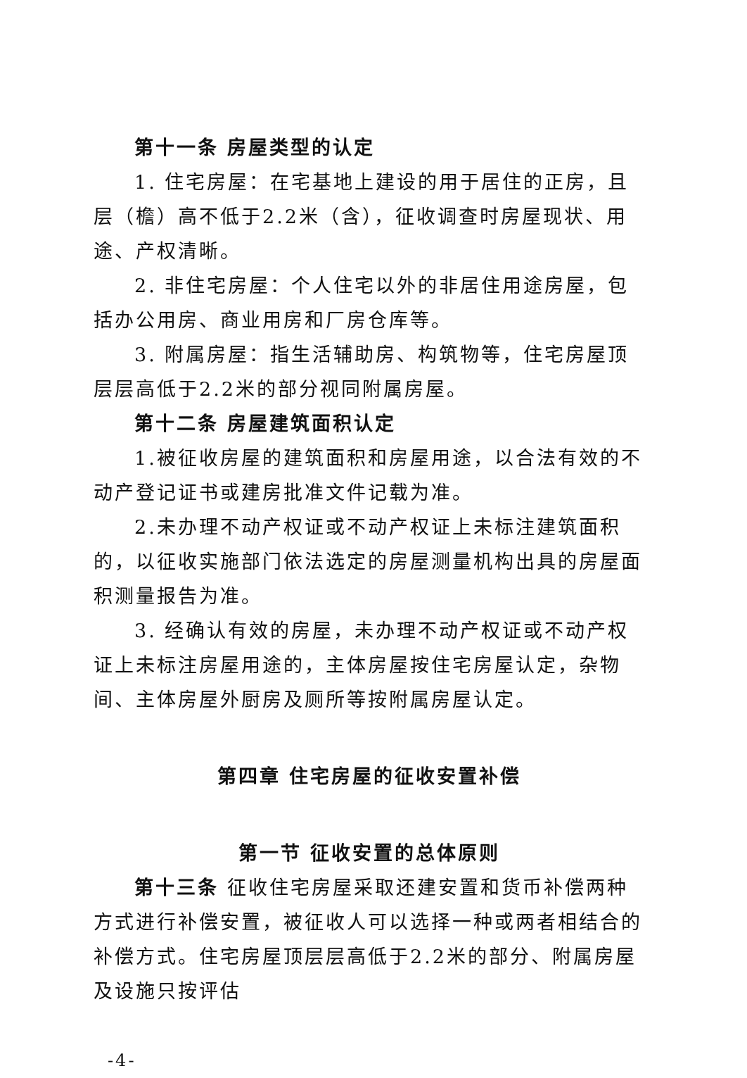第十一条 房屋类型的认定
1. 住宅房屋：在宅基地上建设的用于居住的正房，且层（檐）高不低于2.2米（含），征收调查时房屋现状、用途、产权清晰。
2. 非住宅房屋：个人住宅以外的非居住用途房屋，包括办公用房、商业用房和厂房仓库等。
3. 附属房屋：指生活辅助房、构筑物等，住宅房屋顶层层高低于2.2米的部分视同附属房屋。
第十二条 房屋建筑面积认定
1.被征收房屋的建筑面积和房屋用途，以合法有效的不动产登记证书或建房批准文件记载为准。
2.未办理不动产权证或不动产权证上未标注建筑面积的，以征收实施部门依法选定的房屋测量机构出具的房屋面积测量报告为准。
3. 经确认有效的房屋，未办理不动产权证或不动产权证上未标注房屋用途的，主体房屋按住宅房屋认定，杂物间、主体房屋外厨房及厕所等按附属房屋认定。
第四章 住宅房屋的征收安置补偿
第一节 征收安置的总体原则
第十三条 征收住宅房屋采取还建安置和货币补偿两种方式进行补偿安置，被征收人可以选择一种或两者相结合的补偿方式。住宅房屋顶层层高低于2.2米的部分、附属房屋及设施只按评估
-4-